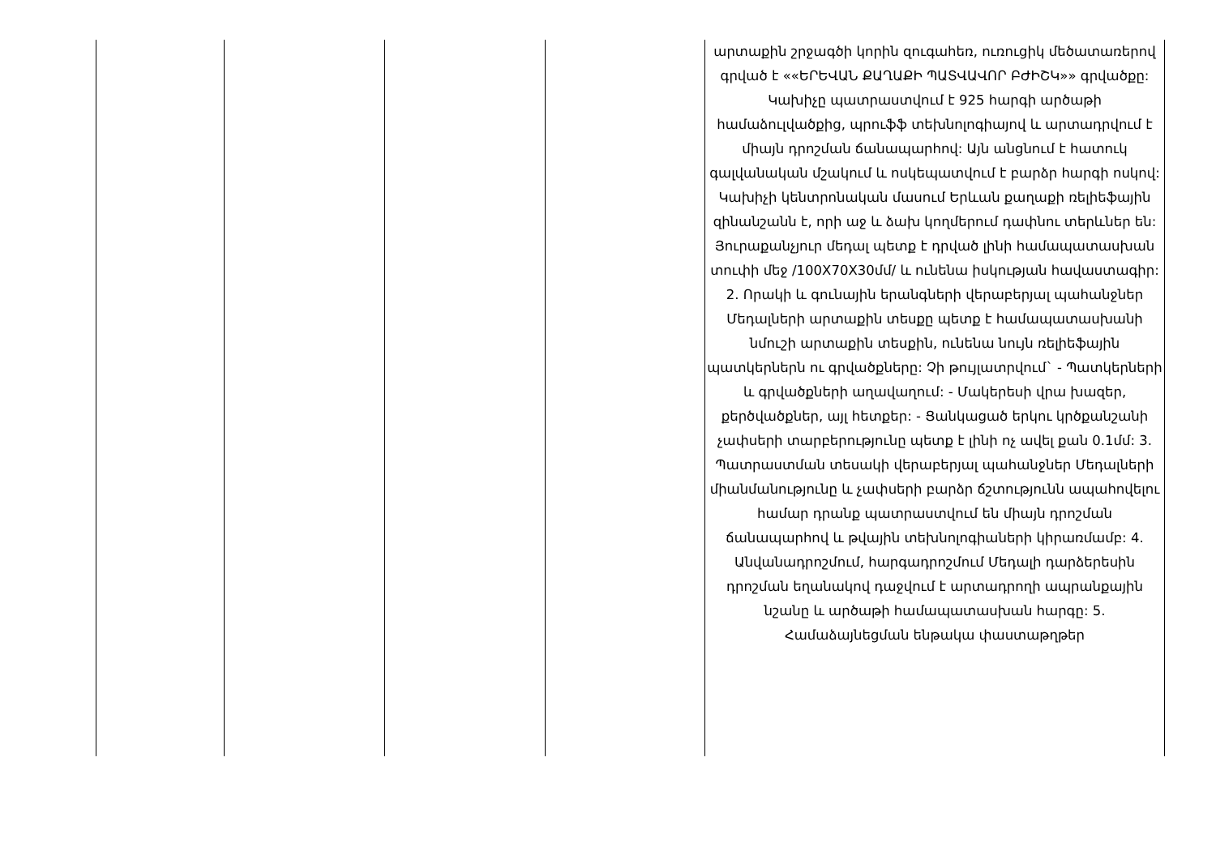| | | | | արտաքին շրջագծի կորին զուգահեռ, ուռուցիկ մեծատառերով գրված է ««ԵՐԵՎԱՆ ՔԱՂԱՔԻ ՊԱՏՎԱՎՈՐ ԲԺԻՇԿ»» գրվածքը: Կախիչը պատրաստվում է 925 հարգի արծաթի համաձուլվածքից, պրուֆֆ տեխնոլոգիայով և արտադրվում է միայն դրոշման ճանապարհով: Այն անցնում է հատուկ գալվանական մշակում և ոսկեպատվում է բարձր հարգի ոսկով: Կախիչի կենտրոնական մասում Երևան քաղաքի ռելիեֆային զինանշանն է, որի աջ և ձախ կողմերում դափնու տերևներ են: Յուրաքանչյուր մեդալ պետք է դրված լինի համապատասխան տուփի մեջ /100X70X30մմ/ և ունենա իսկության հավաստագիր: 2. Որակի և գունային երանգների վերաբերյալ պահանջներ Մեդալների արտաքին տեսքը պետք է համապատասխանի նմուշի արտաքին տեսքին, ունենա նույն ռելիեֆային պատկերներն ու գրվածքները: Չի թույլատրվում` - Պատկերների և գրվածքների աղավաղում: - Մակերեսի վրա խազեր, քերծվածքներ, այլ հետքեր: - Ցանկացած երկու կրծքանշանի չափսերի տարբերությունը պետք է լինի ոչ ավել քան 0.1մմ: 3. Պատրաստման տեսակի վերաբերյալ պահանջներ Մեդալների միանմանությունը և չափսերի բարձր ճշտությունն ապահովելու համար դրանք պատրաստվում են միայն դրոշման ճանապարհով և թվային տեխնոլոգիաների կիրառմամբ: 4. Անվանադրոշմում, հարգադրոշմում Մեդալի դարձերեսին դրոշման եղանակով դաջվում է արտադրողի ապրանքային նշանը և արծաթի համապատասխան հարգը: 5. Համաձայնեցման ենթակա փաստաթղթեր |